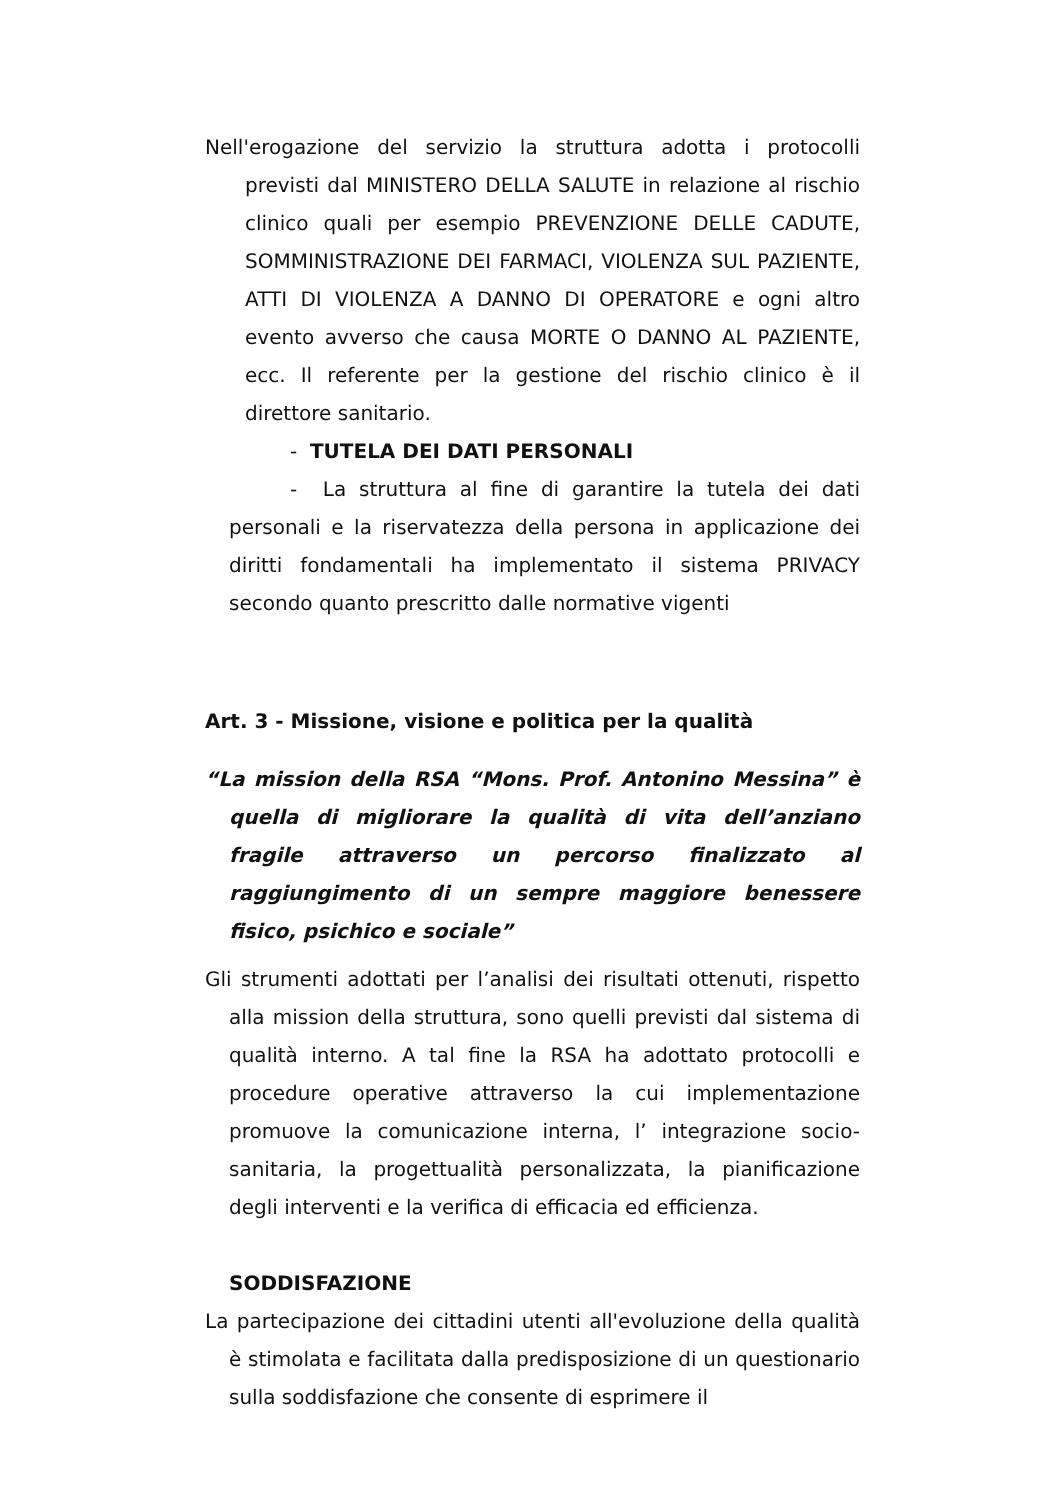Nell'erogazione del servizio la struttura adotta i protocolli previsti dal MINISTERO DELLA SALUTE in relazione al rischio clinico quali per esempio PREVENZIONE DELLE CADUTE, SOMMINISTRAZIONE DEI FARMACI, VIOLENZA SUL PAZIENTE, ATTI DI VIOLENZA A DANNO DI OPERATORE e ogni altro evento avverso che causa MORTE O DANNO AL PAZIENTE, ecc. Il referente per la gestione del rischio clinico è il direttore sanitario.
- TUTELA DEI DATI PERSONALI
- La struttura al fine di garantire la tutela dei dati personali e la riservatezza della persona in applicazione dei diritti fondamentali ha implementato il sistema PRIVACY secondo quanto prescritto dalle normative vigenti
Art. 3 - Missione, visione e politica per la qualità
“La mission della RSA “Mons. Prof. Antonino Messina” è quella di migliorare la qualità di vita dell’anziano fragile attraverso un percorso finalizzato al raggiungimento di un sempre maggiore benessere fisico, psichico e sociale”
Gli strumenti adottati per l’analisi dei risultati ottenuti, rispetto alla mission della struttura, sono quelli previsti dal sistema di qualità interno. A tal fine la RSA ha adottato protocolli e procedure operative attraverso la cui implementazione promuove la comunicazione interna, l’ integrazione socio-sanitaria, la progettualità personalizzata, la pianificazione degli interventi e la verifica di efficacia ed efficienza.
SODDISFAZIONE
La partecipazione dei cittadini utenti all'evoluzione della qualità è stimolata e facilitata dalla predisposizione di un questionario sulla soddisfazione che consente di esprimere il